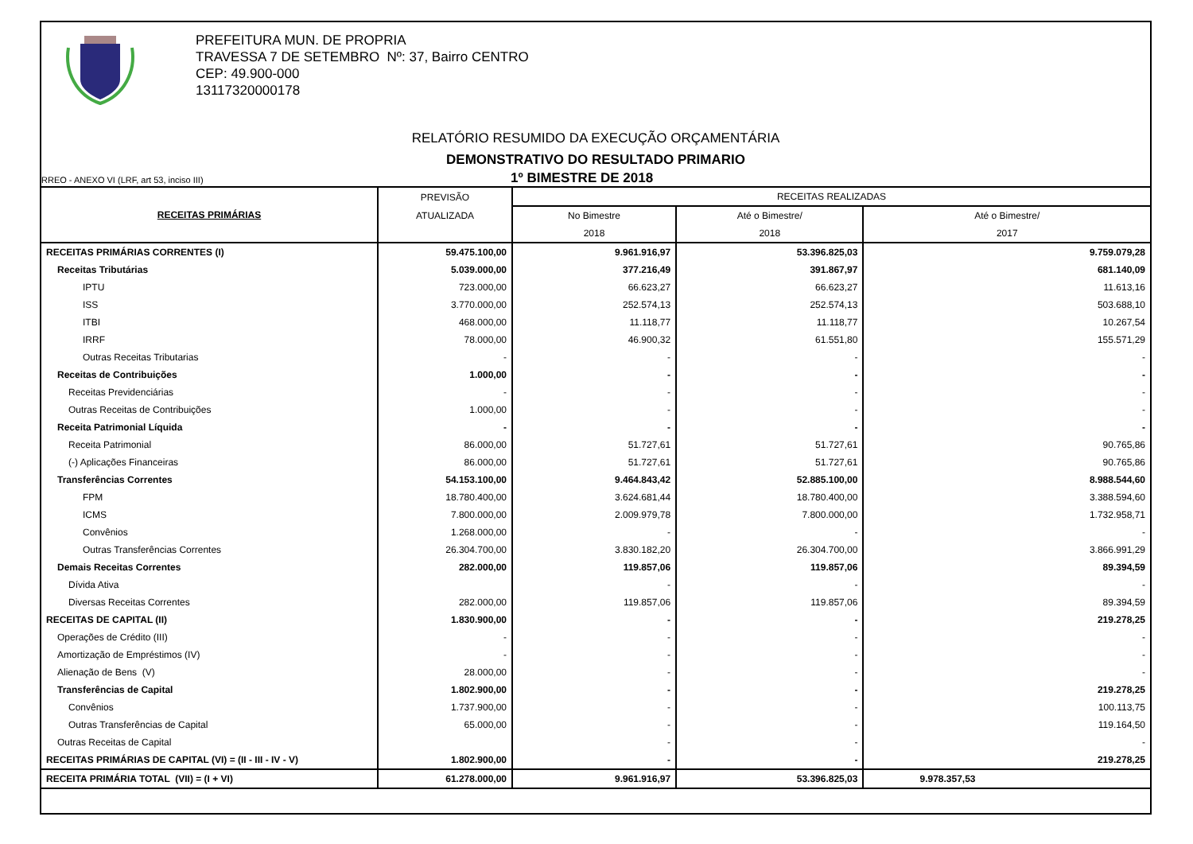PREFEITURA MUN. DE PROPRIA
TRAVESSA 7 DE SETEMBRO Nº: 37, Bairro CENTRO
CEP: 49.900-000
13117320000178
RELATÓRIO RESUMIDO DA EXECUÇÃO ORÇAMENTÁRIA
DEMONSTRATIVO DO RESULTADO PRIMARIO
RREO - ANEXO VI (LRF, art 53, inciso III) 1º BIMESTRE DE 2018
| RECEITAS PRIMÁRIAS | PREVISÃO | RECEITAS REALIZADAS | | |
| --- | --- | --- | --- | --- |
| | ATUALIZADA | No Bimestre | Até o Bimestre/ | Até o Bimestre/ |
| | | 2018 | 2018 | 2017 |
| RECEITAS PRIMÁRIAS CORRENTES (I) | 59.475.100,00 | 9.961.916,97 | 53.396.825,03 | 9.759.079,28 |
| Receitas Tributárias | 5.039.000,00 | 377.216,49 | 391.867,97 | 681.140,09 |
| IPTU | 723.000,00 | 66.623,27 | 66.623,27 | 11.613,16 |
| ISS | 3.770.000,00 | 252.574,13 | 252.574,13 | 503.688,10 |
| ITBI | 468.000,00 | 11.118,77 | 11.118,77 | 10.267,54 |
| IRRF | 78.000,00 | 46.900,32 | 61.551,80 | 155.571,29 |
| Outras Receitas Tributarias | - | - | - | - |
| Receitas de Contribuições | 1.000,00 | - | - | - |
| Receitas Previdenciárias | - | - | - | - |
| Outras Receitas de Contribuições | 1.000,00 | - | - | - |
| Receita Patrimonial Líquida | - | - | - | - |
| Receita Patrimonial | 86.000,00 | 51.727,61 | 51.727,61 | 90.765,86 |
| (-) Aplicações Financeiras | 86.000,00 | 51.727,61 | 51.727,61 | 90.765,86 |
| Transferências Correntes | 54.153.100,00 | 9.464.843,42 | 52.885.100,00 | 8.988.544,60 |
| FPM | 18.780.400,00 | 3.624.681,44 | 18.780.400,00 | 3.388.594,60 |
| ICMS | 7.800.000,00 | 2.009.979,78 | 7.800.000,00 | 1.732.958,71 |
| Convênios | 1.268.000,00 | - | - | - |
| Outras Transferências Correntes | 26.304.700,00 | 3.830.182,20 | 26.304.700,00 | 3.866.991,29 |
| Demais Receitas Correntes | 282.000,00 | 119.857,06 | 119.857,06 | 89.394,59 |
| Dívida Ativa | | - | - | - |
| Diversas Receitas Correntes | 282.000,00 | 119.857,06 | 119.857,06 | 89.394,59 |
| RECEITAS DE CAPITAL (II) | 1.830.900,00 | - | - | 219.278,25 |
| Operações de Crédito (III) | - | - | - | - |
| Amortização de Empréstimos (IV) | - | - | - | - |
| Alienação de Bens (V) | 28.000,00 | - | - | - |
| Transferências de Capital | 1.802.900,00 | - | - | 219.278,25 |
| Convênios | 1.737.900,00 | - | - | 100.113,75 |
| Outras Transferências de Capital | 65.000,00 | - | - | 119.164,50 |
| Outras Receitas de Capital | | - | - | - |
| RECEITAS PRIMÁRIAS DE CAPITAL (VI) = (II - III - IV - V) | 1.802.900,00 | - | - | 219.278,25 |
| RECEITA PRIMÁRIA TOTAL (VII) = (I + VI) | 61.278.000,00 | 9.961.916,97 | 53.396.825,03 | 9.978.357,53 |